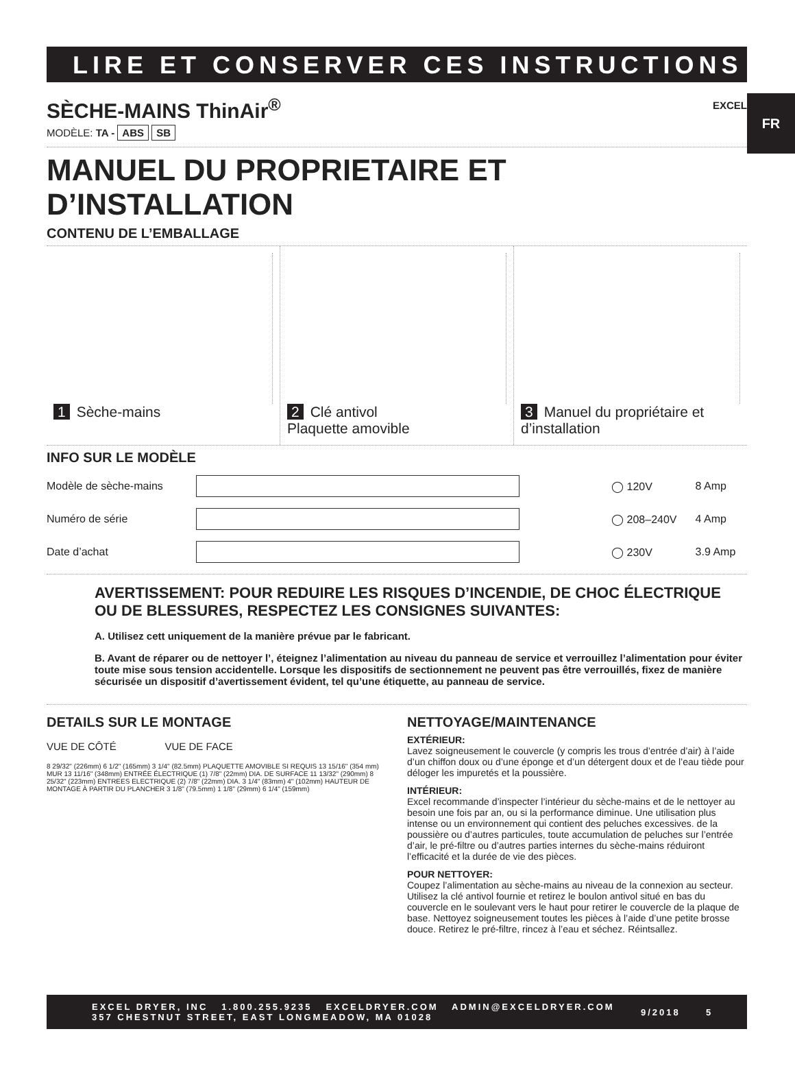FR
LIRE ET CONSERVER CES INSTRUCTIONS
SÈCHE-MAINS ThinAir<sup>®</sup>
MODÈLE: TA - ABS SB EXCEL
MANUEL DU PROPRIETAIRE ET D’INSTALLATION
CONTENU DE L’EMBALLAGE
1 Sèche-mains 2 Clé antivol
Plaquette amovible
3 Manuel du propriétaire et
d’installation
INFO SUR LE MODÈLE
| Modèle de sèche-mains | | ◯ 120V | 8 Amp |
| Numéro de série | | ◯ 208–240V | 4 Amp |
| Date d’achat | | ◯ 230V | 3.9 Amp |
AVERTISSEMENT: POUR REDUIRE LES RISQUES D’INCENDIE, DE CHOC ÉLECTRIQUE OU DE BLESSURES, RESPECTEZ LES CONSIGNES SUIVANTES:
A. Utilisez cett uniquement de la manière prévue par le fabricant.
B. Avant de réparer ou de nettoyer l’, éteignez l’alimentation au niveau du panneau de service et verrouillez l’alimentation pour éviter toute mise sous tension accidentelle. Lorsque les dispositifs de sectionnement ne peuvent pas être verrouillés, fixez de manière sécurisée un dispositif d’avertissement évident, tel qu’une étiquette, au panneau de service.
DETAILS SUR LE MONTAGE
VUE DE CÔTÉ VUE DE FACE
8 29/32" (226mm) 6 1/2" (165mm) 3 1/4" (82.5mm) PLAQUETTE AMOVIBLE SI REQUIS 13 15/16" (354 mm) MUR 13 11/16" (348mm) ENTRÉE ÉLECTRIQUE (1) 7/8" (22mm) DIA. DE SURFACE 11 13/32" (290mm) 8 25/32" (223mm) ENTREES ELECTRIQUE (2) 7/8" (22mm) DIA. 3 1/4" (83mm) 4" (102mm) HAUTEUR DE MONTAGE À PARTIR DU PLANCHER 3 1/8" (79.5mm) 1 1/8" (29mm) 6 1/4" (159mm)
NETTOYAGE/MAINTENANCE
EXTÉRIEUR:
Lavez soigneusement le couvercle (y compris les trous d’entrée d’air) à l’aide d’un chiffon doux ou d’une éponge et d’un détergent doux et de l’eau tiède pour déloger les impuretés et la poussière.
INTÉRIEUR:
Excel recommande d’inspecter l’intérieur du sèche-mains et de le nettoyer au besoin une fois par an, ou si la performance diminue. Une utilisation plus intense ou un environnement qui contient des peluches excessives. de la poussière ou d’autres particules, toute accumulation de peluches sur l’entrée d’air, le pré-filtre ou d’autres parties internes du sèche-mains réduiront l’efficacité et la durée de vie des pièces.
POUR NETTOYER:
Coupez l’alimentation au sèche-mains au niveau de la connexion au secteur. Utilisez la clé antivol fournie et retirez le boulon antivol situé en bas du couvercle en le soulevant vers le haut pour retirer le couvercle de la plaque de base. Nettoyez soigneusement toutes les pièces à l’aide d’une petite brosse douce. Retirez le pré-filtre, rincez à l’eau et séchez. Réintsallez.
EXCEL DRYER, INC 1.800.255.9235 EXCELDRYER.COM ADMIN@EXCELDRYER.COM
357 CHESTNUT STREET, EAST LONGMEADOW, MA 01028
9/2018 5